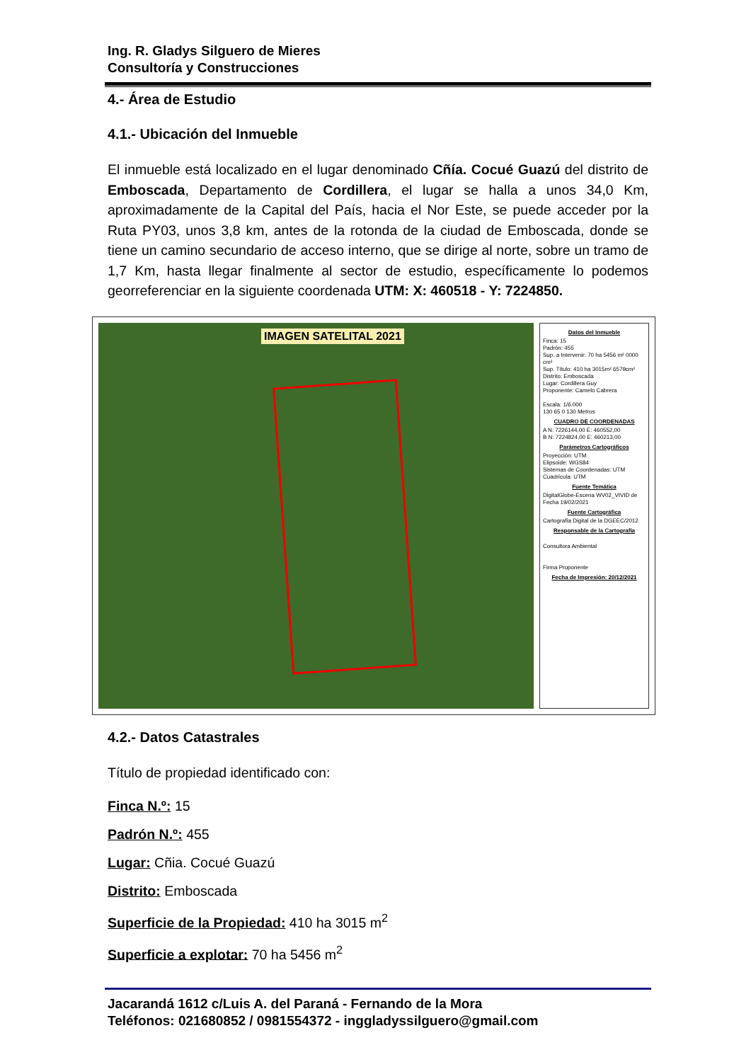Ing. R. Gladys Silguero de Mieres
Consultoría y Construcciones
4.- Área de Estudio
4.1.- Ubicación del Inmueble
El inmueble está localizado en el lugar denominado Cñía. Cocué Guazú del distrito de Emboscada, Departamento de Cordillera, el lugar se halla a unos 34,0 Km, aproximadamente de la Capital del País, hacia el Nor Este, se puede acceder por la Ruta PY03, unos 3,8 km, antes de la rotonda de la ciudad de Emboscada, donde se tiene un camino secundario de acceso interno, que se dirige al norte, sobre un tramo de 1,7 Km, hasta llegar finalmente al sector de estudio, específicamente lo podemos georreferenciar en la siguiente coordenada UTM: X: 460518 - Y: 7224850.
IMAGEN SATELITAL 2021
Datos del Inmueble
Finca: 15
Padrón: 455
Sup. a Intervenir: 70 ha 5456 m² 0000 cm²
Sup. Título: 410 ha 3015m² 6579cm²
Distrito: Emboscada
Lugar: Cordillera Guy
Proponente: Camelo Cabrera
Escala: 1/6.000
130 65 0 130 Metros
CUADRO DE COORDENADAS
A N: 7226144,00 E: 460552,00
B N: 7224824,00 E: 460213,00
Parámetros Cartográficos
Proyección: UTM
Elipsoide: WGS84
Sistemas de Coordenadas: UTM
Cuadrícula: UTM
Fuente Temática
DigitalGlobe-Escena WV02_VIVID de Fecha 19/02/2021
Fuente Cartográfica
Cartografía Digital de la DGEEC/2012
Responsable de la Cartografía
Consultora Ambiental
Firma Proponente
Fecha de Impresión: 20/12/2021
4.2.- Datos Catastrales
Título de propiedad identificado con:
Finca N.º: 15
Padrón N.º: 455
Lugar: Cñia. Cocué Guazú
Distrito: Emboscada
Superficie de la Propiedad: 410 ha 3015 m<sup>2</sup>
Superficie a explotar: 70 ha 5456 m<sup>2</sup>
Jacarandá 1612 c/Luis A. del Paraná - Fernando de la Mora
Teléfonos: 021680852 / 0981554372 - inggladyssilguero@gmail.com